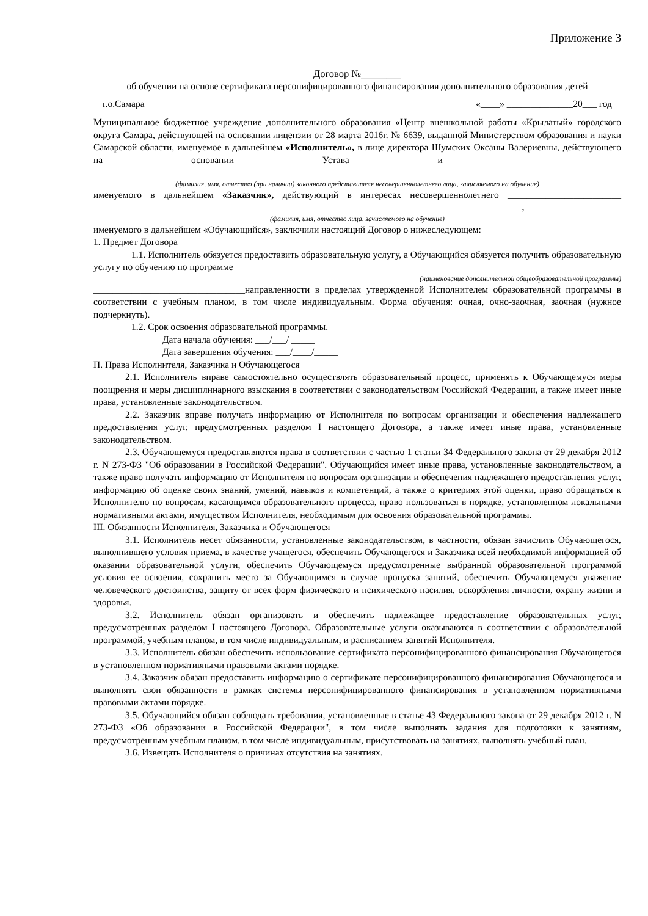Приложение 3
Договор №________
об обучении на основе сертификата персонифицированного финансирования дополнительного образования детей
г.о.Самара «____» ______________20___ год
Муниципальное бюджетное учреждение дополнительного образования «Центр внешкольной работы «Крылатый» городского округа Самара, действующей на основании лицензии от 28 марта 2016г. № 6639, выданной Министерством образования и науки Самарской области, именуемое в дальнейшем «Исполнитель», в лице директора Шумских Оксаны Валериевны, действующего на основании Устава и ___________________ _____________________________________________________________________________________ _____
(фамилия, имя, отчество (при наличии) законного представителя несовершеннолетнего лица, зачисляемого на обучение)
именуемого в дальнейшем «Заказчик», действующий в интересах несовершеннолетнего ________________________ _____________________________________________________________________________________ _____,
(фамилия, имя, отчество лица, зачисляемого на обучение)
именуемого в дальнейшем «Обучающийся», заключили настоящий Договор о нижеследующем:
1. Предмет Договора
1.1. Исполнитель обязуется предоставить образовательную услугу, а Обучающийся обязуется получить образовательную услугу по обучению по программе_______________________________________________________________
(наименование дополнительной общеобразовательной программы)
________________________________направленности в пределах утвержденной Исполнителем образовательной программы в соответствии с учебным планом, в том числе индивидуальным. Форма обучения: очная, очно-заочная, заочная (нужное подчеркнуть).
1.2. Срок освоения образовательной программы.
Дата начала обучения: ___/___/ _____
Дата завершения обучения: ___/____/_____
П. Права Исполнителя, Заказчика и Обучающегося
2.1. Исполнитель вправе самостоятельно осуществлять образовательный процесс, применять к Обучающемуся меры поощрения и меры дисциплинарного взыскания в соответствии с законодательством Российской Федерации, а также имеет иные права, установленные законодательством.
2.2. Заказчик вправе получать информацию от Исполнителя по вопросам организации и обеспечения надлежащего предоставления услуг, предусмотренных разделом I настоящего Договора, а также имеет иные права, установленные законодательством.
2.3. Обучающемуся предоставляются права в соответствии с частью 1 статьи 34 Федерального закона от 29 декабря 2012 г. N 273-ФЗ "Об образовании в Российской Федерации". Обучающийся имеет иные права, установленные законодательством, а также право получать информацию от Исполнителя по вопросам организации и обеспечения надлежащего предоставления услуг, информацию об оценке своих знаний, умений, навыков и компетенций, а также о критериях этой оценки, право обращаться к Исполнителю по вопросам, касающимся образовательного процесса, право пользоваться в порядке, установленном локальными нормативными актами, имуществом Исполнителя, необходимым для освоения образовательной программы.
III. Обязанности Исполнителя, Заказчика и Обучающегося
3.1. Исполнитель несет обязанности, установленные законодательством, в частности, обязан зачислить Обучающегося, выполнившего условия приема, в качестве учащегося, обеспечить Обучающегося и Заказчика всей необходимой информацией об оказании образовательной услуги, обеспечить Обучающемуся предусмотренные выбранной образовательной программой условия ее освоения, сохранить место за Обучающимся в случае пропуска занятий, обеспечить Обучающемуся уважение человеческого достоинства, защиту от всех форм физического и психического насилия, оскорбления личности, охрану жизни и здоровья.
3.2. Исполнитель обязан организовать и обеспечить надлежащее предоставление образовательных услуг, предусмотренных разделом I настоящего Договора. Образовательные услуги оказываются в соответствии с образовательной программой, учебным планом, в том числе индивидуальным, и расписанием занятий Исполнителя.
3.3. Исполнитель обязан обеспечить использование сертификата персонифицированного финансирования Обучающегося в установленном нормативными правовыми актами порядке.
3.4. Заказчик обязан предоставить информацию о сертификате персонифицированного финансирования Обучающегося и выполнять свои обязанности в рамках системы персонифицированного финансирования в установленном нормативными правовыми актами порядке.
3.5. Обучающийся обязан соблюдать требования, установленные в статье 43 Федерального закона от 29 декабря 2012 г. N 273-ФЗ «Об образовании в Российской Федерации", в том числе выполнять задания для подготовки к занятиям, предусмотренным учебным планом, в том числе индивидуальным, присутствовать на занятиях, выполнять учебный план.
3.6. Извещать Исполнителя о причинах отсутствия на занятиях.